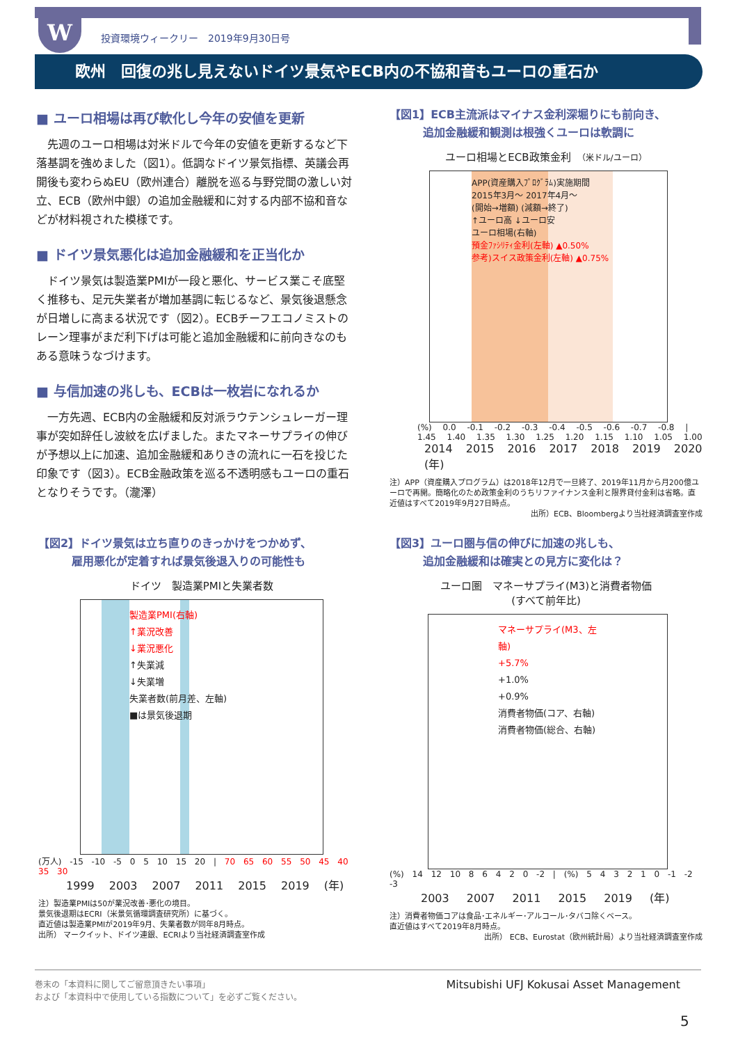W
投資環境ウィークリー　2019年9月30日号
欧州　回復の兆し見えないドイツ景気やECB内の不協和音もユーロの重石か
■ ユーロ相場は再び軟化し今年の安値を更新
先週のユーロ相場は対米ドルで今年の安値を更新するなど下落基調を強めました（図1）。低調なドイツ景気指標、英議会再開後も変わらぬEU（欧州連合）離脱を巡る与野党間の激しい対立、ECB（欧州中銀）の追加金融緩和に対する内部不協和音などが材料視された模様です。
■ ドイツ景気悪化は追加金融緩和を正当化か
ドイツ景気は製造業PMIが一段と悪化、サービス業こそ底堅く推移も、足元失業者が増加基調に転じるなど、景気後退懸念が日増しに高まる状況です（図2）。ECBチーフエコノミストのレーン理事がまだ利下げは可能と追加金融緩和に前向きなのもある意味うなづけます。
■ 与信加速の兆しも、ECBは一枚岩になれるか
一方先週、ECB内の金融緩和反対派ラウテンシュレーガー理事が突如辞任し波紋を広げました。またマネーサプライの伸びが予想以上に加速、追加金融緩和ありきの流れに一石を投じた印象です（図3）。ECB金融政策を巡る不透明感もユーロの重石となりそうです。（瀧澤）
【図1】ECB主流派はマイナス金利深堀りにも前向き、
　　　追加金融緩和観測は根強くユーロは軟調に
ユーロ相場とECB政策金利　（米ドル/ユーロ）
APP(資産購入ﾌﾟﾛｸﾞﾗﾑ)実施期間
2015年3月～ 2017年4月～
(開始→増額) (減額→終了)
↑ユーロ高 ↓ユーロ安
ユーロ相場(右軸)
預金ﾌｧｼﾘﾃｨ金利(左軸) ▲0.50%
参考)スイス政策金利(左軸) ▲0.75%
(%) 0.0 -0.1 -0.2 -0.3 -0.4 -0.5 -0.6 -0.7 -0.8 | 1.45 1.40 1.35 1.30 1.25 1.20 1.15 1.10 1.05 1.00
2014 2015 2016 2017 2018 2019 2020 (年)
注）APP（資産購入プログラム）は2018年12月で一旦終了、2019年11月から月200億ユーロで再開。簡略化のため政策金利のうちリファイナンス金利と限界貸付金利は省略。直近値はすべて2019年9月27日時点。
出所）ECB、Bloombergより当社経済調査室作成
【図2】ドイツ景気は立ち直りのきっかけをつかめず、
　　　雇用悪化が定着すれば景気後退入りの可能性も
ドイツ　製造業PMIと失業者数
製造業PMI(右軸)
↑業況改善
↓業況悪化
↑失業減
↓失業増
失業者数(前月差、左軸)
■は景気後退期
(万人) -15 -10 -5 0 5 10 15 20 | 70 65 60 55 50 45 40 35 30
1999 2003 2007 2011 2015 2019 (年)
注）製造業PMIは50が業況改善･悪化の境目。
景気後退期はECRI（米景気循環調査研究所）に基づく。
直近値は製造業PMIが2019年9月、失業者数が同年8月時点。
出所） マークイット、ドイツ連銀、ECRIより当社経済調査室作成
【図3】ユーロ圏与信の伸びに加速の兆しも、
　　　追加金融緩和は確実との見方に変化は？
ユーロ圏　マネーサプライ(M3)と消費者物価
(すべて前年比)
マネーサプライ(M3、左軸)
+5.7%
+1.0%
+0.9%
消費者物価(コア、右軸)
消費者物価(総合、右軸)
(%) 14 12 10 8 6 4 2 0 -2 | (%) 5 4 3 2 1 0 -1 -2 -3
2003 2007 2011 2015 2019 (年)
注）消費者物価コアは食品･エネルギー･アルコール･タバコ除くベース。
直近値はすべて2019年8月時点。
出所） ECB、Eurostat（欧州統計局）より当社経済調査室作成
Mitsubishi UFJ Kokusai Asset Management 巻末の「本資料に関してご留意頂きたい事項」
および「本資料中で使用している指数について」を必ずご覧ください。
5